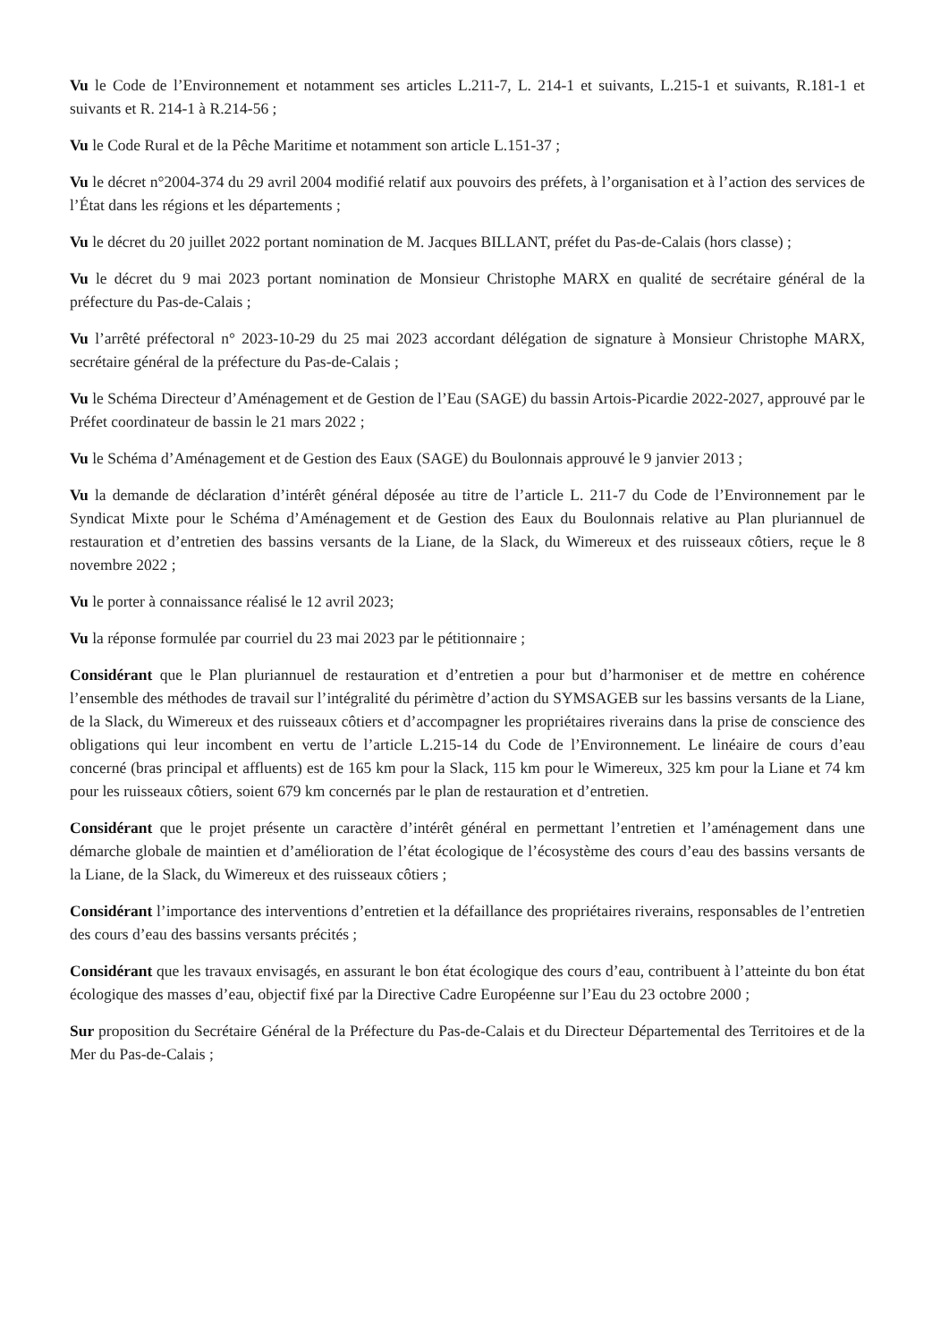Vu le Code de l’Environnement et notamment ses articles L.211-7, L. 214-1 et suivants, L.215-1 et suivants, R.181-1 et suivants et R. 214-1 à R.214-56 ;
Vu le Code Rural et de la Pêche Maritime et notamment son article L.151-37 ;
Vu le décret n°2004-374 du 29 avril 2004 modifié relatif aux pouvoirs des préfets, à l’organisation et à l’action des services de l’État dans les régions et les départements ;
Vu le décret du 20 juillet 2022 portant nomination de M. Jacques BILLANT, préfet du Pas-de-Calais (hors classe) ;
Vu le décret du 9 mai 2023 portant nomination de Monsieur Christophe MARX en qualité de secrétaire général de la préfecture du Pas-de-Calais ;
Vu l’arrêté préfectoral n° 2023-10-29 du 25 mai 2023 accordant délégation de signature à Monsieur Christophe MARX, secrétaire général de la préfecture du Pas-de-Calais ;
Vu le Schéma Directeur d’Aménagement et de Gestion de l’Eau (SAGE) du bassin Artois-Picardie 2022-2027, approuvé par le Préfet coordinateur de bassin le 21 mars 2022 ;
Vu le Schéma d’Aménagement et de Gestion des Eaux (SAGE) du Boulonnais approuvé le 9 janvier 2013 ;
Vu la demande de déclaration d’intérêt général déposée au titre de l’article L. 211-7 du Code de l’Environnement par le Syndicat Mixte pour le Schéma d’Aménagement et de Gestion des Eaux du Boulonnais relative au Plan pluriannuel de restauration et d’entretien des bassins versants de la Liane, de la Slack, du Wimereux et des ruisseaux côtiers, reçue le 8 novembre 2022 ;
Vu le porter à connaissance réalisé le 12 avril 2023;
Vu la réponse formulée par courriel du 23 mai 2023 par le pétitionnaire ;
Considérant que le Plan pluriannuel de restauration et d’entretien a pour but d’harmoniser et de mettre en cohérence l’ensemble des méthodes de travail sur l’intégralité du périmètre d’action du SYMSAGEB sur les bassins versants de la Liane, de la Slack, du Wimereux et des ruisseaux côtiers et d’accompagner les propriétaires riverains dans la prise de conscience des obligations qui leur incombent en vertu de l’article L.215-14 du Code de l’Environnement. Le linéaire de cours d’eau concerné (bras principal et affluents) est de 165 km pour la Slack, 115 km pour le Wimereux, 325 km pour la Liane et 74 km pour les ruisseaux côtiers, soient 679 km concernés par le plan de restauration et d’entretien.
Considérant que le projet présente un caractère d’intérêt général en permettant l’entretien et l’aménagement dans une démarche globale de maintien et d’amélioration de l’état écologique de l’écosystème des cours d’eau des bassins versants de la Liane, de la Slack, du Wimereux et des ruisseaux côtiers ;
Considérant l’importance des interventions d’entretien et la défaillance des propriétaires riverains, responsables de l’entretien des cours d’eau des bassins versants précités ;
Considérant que les travaux envisagés, en assurant le bon état écologique des cours d’eau, contribuent à l’atteinte du bon état écologique des masses d’eau, objectif fixé par la Directive Cadre Européenne sur l’Eau du 23 octobre 2000 ;
Sur proposition du Secrétaire Général de la Préfecture du Pas-de-Calais et du Directeur Départemental des Territoires et de la Mer du Pas-de-Calais ;